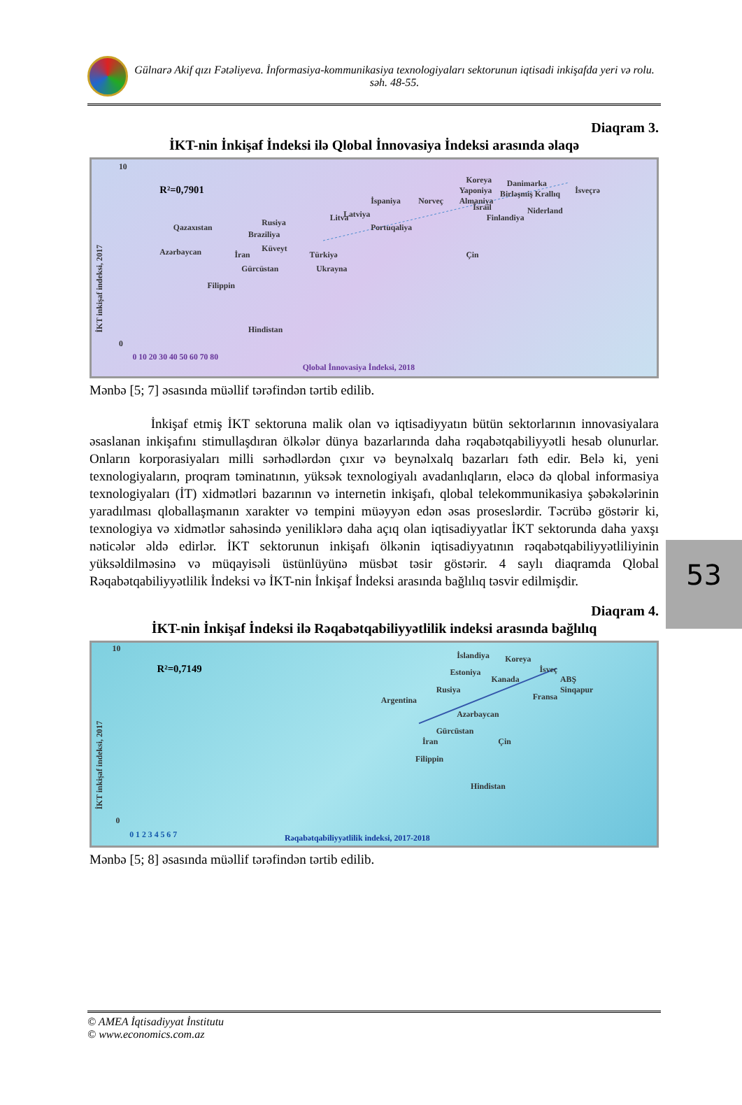Gülnarə Akif qızı Fətəliyeva. İnformasiya-kommunikasiya texnologiyaları sektorunun iqtisadi inkişafda yeri və rolu. səh. 48-55.
Diaqram 3.
İKT-nin İnkişaf İndeksi ilə Qlobal İnnovasiya İndeksi arasında əlaqə
10
0
İKT inkişaf indeksi, 2017
R²=0,7901
0 10 20 30 40 50 60 70 80
Qlobal İnnovasiya İndeksi, 2018
Koreya
Danimarka
İsveçrə
Yaponiya
Birləşmiş Krallıq
İspaniya
Norveç
Almaniya
Niderland
İsrail
Finlandiya
Latviya
Litva
Rusiya
Portuqaliya
Qazaxıstan
Braziliya
Azərbaycan
Küveyt
İran
Türkiyə
Çin
Gürcüstan
Ukrayna
Filippin
Hindistan
Mənbə [5; 7] əsasında müəllif tərəfindən tərtib edilib.
İnkişaf etmiş İKT sektoruna malik olan və iqtisadiyyatın bütün sektorlarının innovasiyalara əsaslanan inkişafını stimullaşdıran ölkələr dünya bazarlarında daha rəqabətqabiliyyətli hesab olunurlar. Onların korporasiyaları milli sərhədlərdən çıxır və beynəlxalq bazarları fəth edir. Belə ki, yeni texnologiyaların, proqram təminatının, yüksək texnologiyalı avadanlıqların, eləcə də qlobal informasiya texnologiyaları (İT) xidmətləri bazarının və internetin inkişafı, qlobal telekommunikasiya şəbəkələrinin yaradılması qloballaşmanın xarakter və tempini müəyyən edən əsas proseslərdir. Təcrübə göstərir ki, texnologiya və xidmətlər sahəsində yeniliklərə daha açıq olan iqtisadiyyatlar İKT sektorunda daha yaxşı nəticələr əldə edirlər. İKT sektorunun inkişafı ölkənin iqtisadiyyatının rəqabətqabiliyyətliliyinin yüksəldilməsinə və müqayisəli üstünlüyünə müsbət təsir göstərir. 4 saylı diaqramda Qlobal Rəqabətqabiliyyətlilik İndeksi və İKT-nin İnkişaf İndeksi arasında bağlılıq təsvir edilmişdir.
Diaqram 4.
İKT-nin İnkişaf İndeksi ilə Rəqabətqabiliyyətlilik indeksi arasında bağlılıq
10
0
İKT inkişaf indeksi, 2017
R²=0,7149
0 1 2 3 4 5 6 7
Rəqabətqabiliyyətlilik indeksi, 2017-2018
İslandiya
Koreya
Estoniya
İsveç
Kanada
ABŞ
Sinqapur
Rusiya
Fransa
Argentina
Azərbaycan
Gürcüstan
Çin
İran
Filippin
Hindistan
Mənbə [5; 8] əsasında müəllif tərəfindən tərtib edilib.
53
© AMEA İqtisadiyyat İnstitutu
© www.economics.com.az